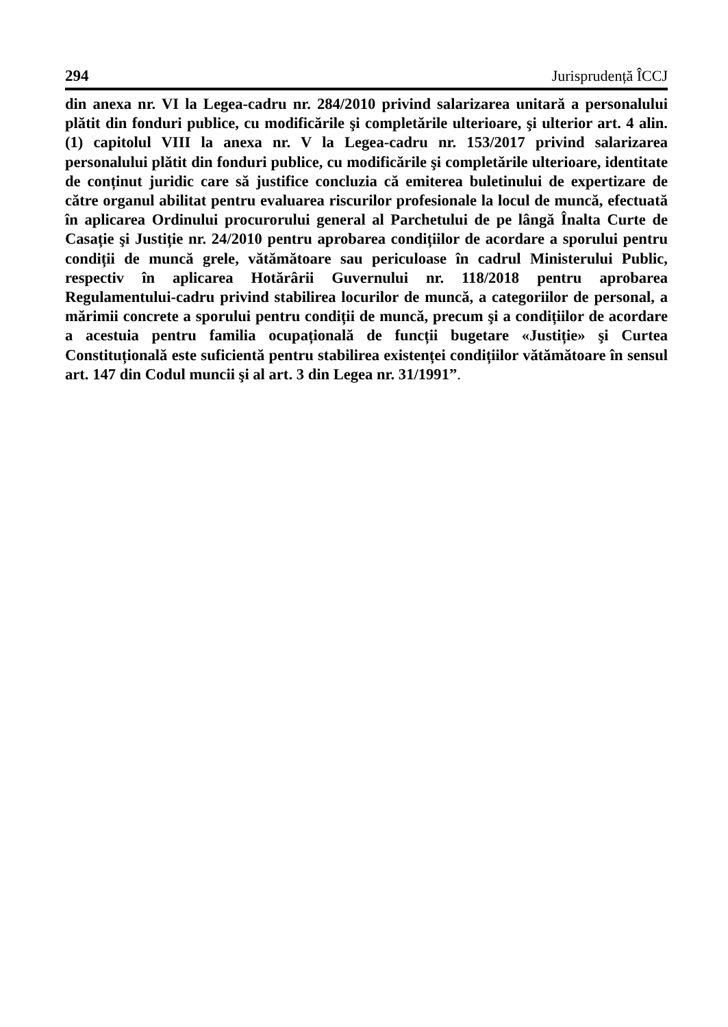294 Jurisprudență ÎCCJ
din anexa nr. VI la Legea-cadru nr. 284/2010 privind salarizarea unitară a personalului plătit din fonduri publice, cu modificările şi completările ulterioare, şi ulterior art. 4 alin. (1) capitolul VIII la anexa nr. V la Legea-cadru nr. 153/2017 privind salarizarea personalului plătit din fonduri publice, cu modificările şi completările ulterioare, identitate de conținut juridic care să justifice concluzia că emiterea buletinului de expertizare de către organul abilitat pentru evaluarea riscurilor profesionale la locul de muncă, efectuată în aplicarea Ordinului procurorului general al Parchetului de pe lângă Înalta Curte de Casație şi Justiție nr. 24/2010 pentru aprobarea condițiilor de acordare a sporului pentru condiții de muncă grele, vătămătoare sau periculoase în cadrul Ministerului Public, respectiv în aplicarea Hotărârii Guvernului nr. 118/2018 pentru aprobarea Regulamentului-cadru privind stabilirea locurilor de muncă, a categoriilor de personal, a mărimii concrete a sporului pentru condiții de muncă, precum şi a condițiilor de acordare a acestuia pentru familia ocupațională de funcții bugetare «Justiție» şi Curtea Constituțională este suficientă pentru stabilirea existenței condițiilor vătămătoare în sensul art. 147 din Codul muncii şi al art. 3 din Legea nr. 31/1991”.